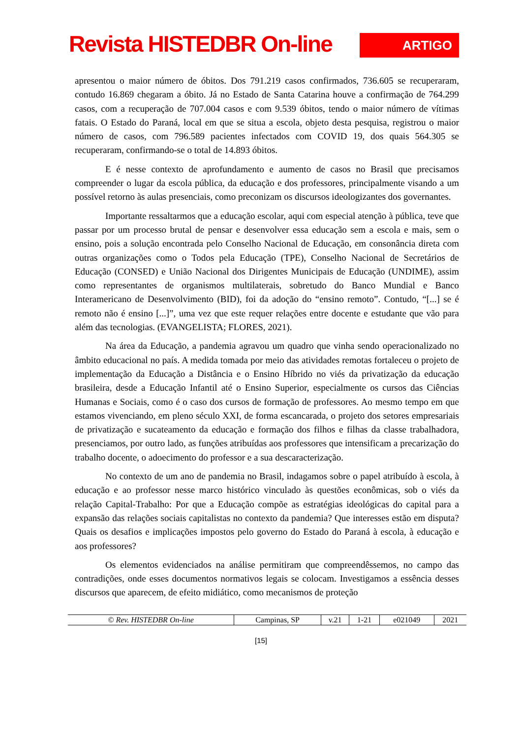Revista HISTEDBR On-line ARTIGO
apresentou o maior número de óbitos. Dos 791.219 casos confirmados, 736.605 se recuperaram, contudo 16.869 chegaram a óbito. Já no Estado de Santa Catarina houve a confirmação de 764.299 casos, com a recuperação de 707.004 casos e com 9.539 óbitos, tendo o maior número de vítimas fatais. O Estado do Paraná, local em que se situa a escola, objeto desta pesquisa, registrou o maior número de casos, com 796.589 pacientes infectados com COVID 19, dos quais 564.305 se recuperaram, confirmando-se o total de 14.893 óbitos.
E é nesse contexto de aprofundamento e aumento de casos no Brasil que precisamos compreender o lugar da escola pública, da educação e dos professores, principalmente visando a um possível retorno às aulas presenciais, como preconizam os discursos ideologizantes dos governantes.
Importante ressaltarmos que a educação escolar, aqui com especial atenção à pública, teve que passar por um processo brutal de pensar e desenvolver essa educação sem a escola e mais, sem o ensino, pois a solução encontrada pelo Conselho Nacional de Educação, em consonância direta com outras organizações como o Todos pela Educação (TPE), Conselho Nacional de Secretários de Educação (CONSED) e União Nacional dos Dirigentes Municipais de Educação (UNDIME), assim como representantes de organismos multilaterais, sobretudo do Banco Mundial e Banco Interamericano de Desenvolvimento (BID), foi da adoção do “ensino remoto”. Contudo, “[...] se é remoto não é ensino [...]”, uma vez que este requer relações entre docente e estudante que vão para além das tecnologias. (EVANGELISTA; FLORES, 2021).
Na área da Educação, a pandemia agravou um quadro que vinha sendo operacionalizado no âmbito educacional no país. A medida tomada por meio das atividades remotas fortaleceu o projeto de implementação da Educação a Distância e o Ensino Híbrido no viés da privatização da educação brasileira, desde a Educação Infantil até o Ensino Superior, especialmente os cursos das Ciências Humanas e Sociais, como é o caso dos cursos de formação de professores. Ao mesmo tempo em que estamos vivenciando, em pleno século XXI, de forma escancarada, o projeto dos setores empresariais de privatização e sucateamento da educação e formação dos filhos e filhas da classe trabalhadora, presenciamos, por outro lado, as funções atribuídas aos professores que intensificam a precarização do trabalho docente, o adoecimento do professor e a sua descaracterização.
No contexto de um ano de pandemia no Brasil, indagamos sobre o papel atribuído à escola, à educação e ao professor nesse marco histórico vinculado às questões econômicas, sob o viés da relação Capital-Trabalho: Por que a Educação compõe as estratégias ideológicas do capital para a expansão das relações sociais capitalistas no contexto da pandemia? Que interesses estão em disputa? Quais os desafios e implicações impostos pelo governo do Estado do Paraná à escola, à educação e aos professores?
Os elementos evidenciados na análise permitiram que compreendêssemos, no campo das contradições, onde esses documentos normativos legais se colocam. Investigamos a essência desses discursos que aparecem, de efeito midiático, como mecanismos de proteção
| © Rev. HISTEDBR On-line | Campinas, SP | v.21 | 1-21 | e021049 | 2021 |
[15]